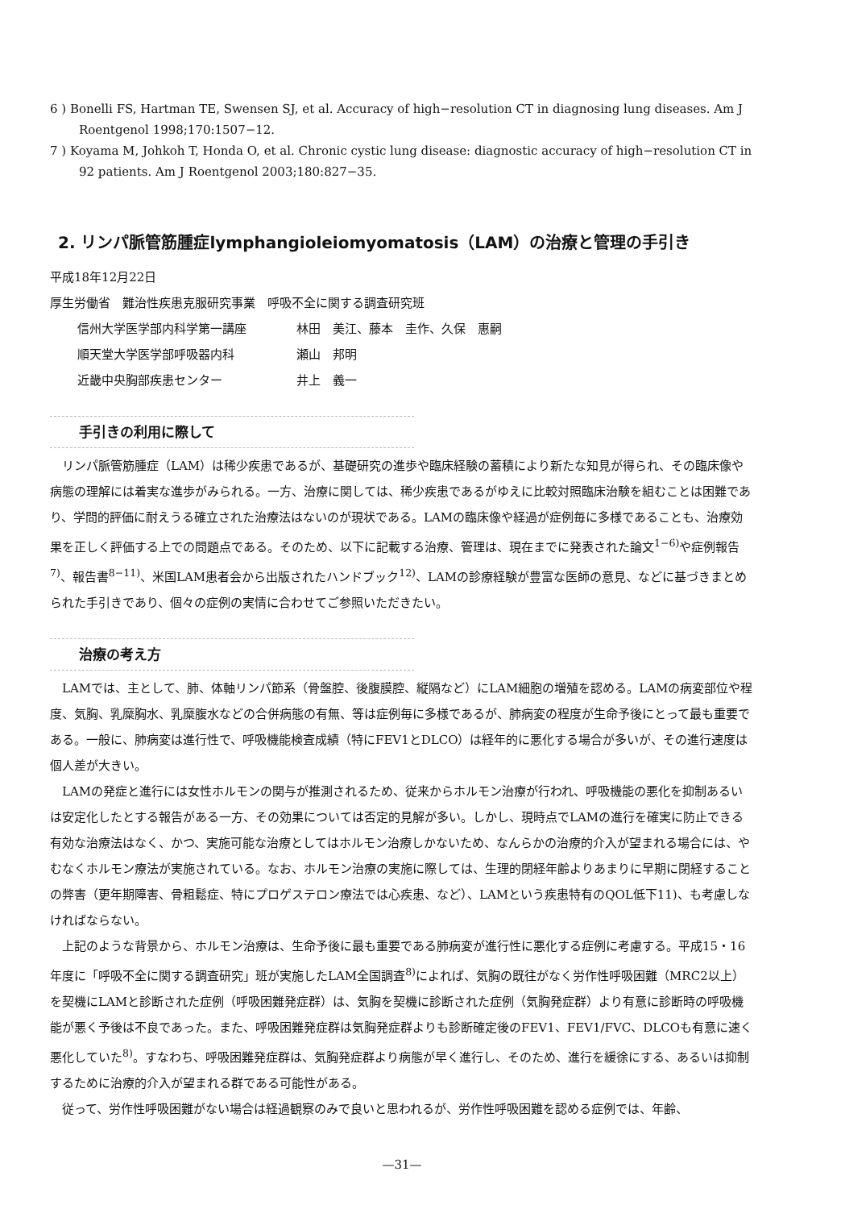6 ) Bonelli FS, Hartman TE, Swensen SJ, et al. Accuracy of high−resolution CT in diagnosing lung diseases. Am J Roentgenol 1998;170:1507−12.
7 ) Koyama M, Johkoh T, Honda O, et al. Chronic cystic lung disease: diagnostic accuracy of high−resolution CT in 92 patients. Am J Roentgenol 2003;180:827−35.
2. リンパ脈管筋腫症lymphangioleiomyomatosis（LAM）の治療と管理の手引き
平成18年12月22日
厚生労働省　難治性疾患克服研究事業　呼吸不全に関する調査研究班
信州大学医学部内科学第一講座 林田　美江、藤本　圭作、久保　惠嗣
順天堂大学医学部呼吸器内科 瀬山　邦明
近畿中央胸部疾患センター 井上　義一
手引きの利用に際して
リンパ脈管筋腫症（LAM）は稀少疾患であるが、基礎研究の進歩や臨床経験の蓄積により新たな知見が得られ、その臨床像や病態の理解には着実な進歩がみられる。一方、治療に関しては、稀少疾患であるがゆえに比較対照臨床治験を組むことは困難であり、学問的評価に耐えうる確立された治療法はないのが現状である。LAMの臨床像や経過が症例毎に多様であることも、治療効果を正しく評価する上での問題点である。そのため、以下に記載する治療、管理は、現在までに発表された論文<sup>1−6)</sup>や症例報告<sup>7)</sup>、報告書<sup>8−11)</sup>、米国LAM患者会から出版されたハンドブック<sup>12)</sup>、LAMの診療経験が豊富な医師の意見、などに基づきまとめられた手引きであり、個々の症例の実情に合わせてご参照いただきたい。
治療の考え方
LAMでは、主として、肺、体軸リンパ節系（骨盤腔、後腹膜腔、縦隔など）にLAM細胞の増殖を認める。LAMの病変部位や程度、気胸、乳糜胸水、乳糜腹水などの合併病態の有無、等は症例毎に多様であるが、肺病変の程度が生命予後にとって最も重要である。一般に、肺病変は進行性で、呼吸機能検査成績（特にFEV1とDLCO）は経年的に悪化する場合が多いが、その進行速度は個人差が大きい。
LAMの発症と進行には女性ホルモンの関与が推測されるため、従来からホルモン治療が行われ、呼吸機能の悪化を抑制あるいは安定化したとする報告がある一方、その効果については否定的見解が多い。しかし、現時点でLAMの進行を確実に防止できる有効な治療法はなく、かつ、実施可能な治療としてはホルモン治療しかないため、なんらかの治療的介入が望まれる場合には、やむなくホルモン療法が実施されている。なお、ホルモン治療の実施に際しては、生理的閉経年齢よりあまりに早期に閉経することの弊害（更年期障害、骨粗鬆症、特にプロゲステロン療法では心疾患、など）、LAMという疾患特有のQOL低下11)、も考慮しなければならない。
上記のような背景から、ホルモン治療は、生命予後に最も重要である肺病変が進行性に悪化する症例に考慮する。平成15・16年度に「呼吸不全に関する調査研究」班が実施したLAM全国調査<sup>8)</sup>によれば、気胸の既往がなく労作性呼吸困難（MRC2以上）を契機にLAMと診断された症例（呼吸困難発症群）は、気胸を契機に診断された症例（気胸発症群）より有意に診断時の呼吸機能が悪く予後は不良であった。また、呼吸困難発症群は気胸発症群よりも診断確定後のFEV1、FEV1/FVC、DLCOも有意に速く悪化していた<sup>8)</sup>。すなわち、呼吸困難発症群は、気胸発症群より病態が早く進行し、そのため、進行を緩徐にする、あるいは抑制するために治療的介入が望まれる群である可能性がある。
従って、労作性呼吸困難がない場合は経過観察のみで良いと思われるが、労作性呼吸困難を認める症例では、年齢、
—31—